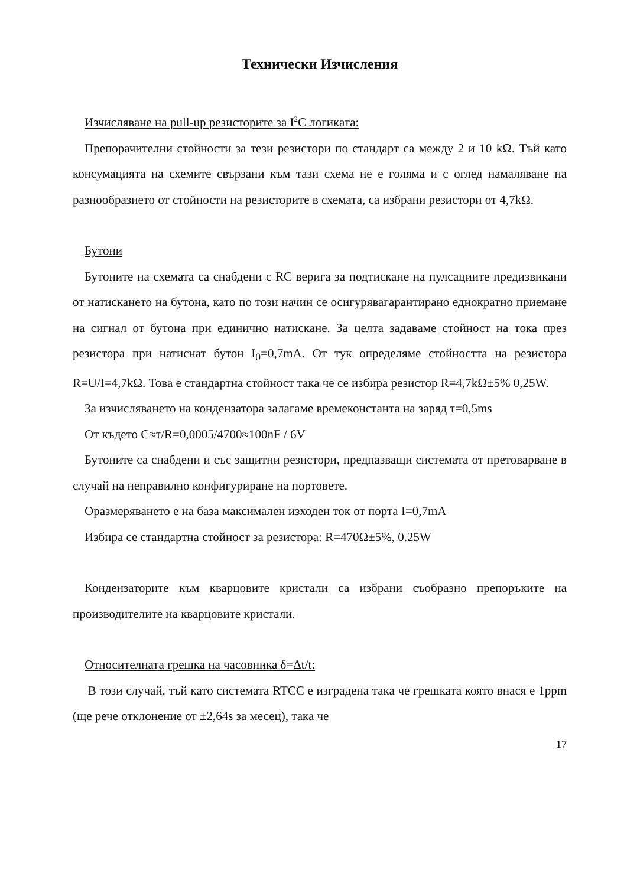Технически Изчисления
Изчисляване на pull-up резисторите за I<sup>2</sup>C логиката:
Препорачителни стойности за тези резистори по стандарт са между 2 и 10 kΩ. Тъй като консумацията на схемите свързани към тази схема не е голяма и с оглед намаляване на разнообразието от стойности на резисторите в схемата, са избрани резистори от 4,7kΩ.
Бутони
Бутоните на схемата са снабдени с RC верига за подтискане на пулсациите предизвикани от натискането на бутона, като по този начин се осигурявагарантирано еднократно приемане на сигнал от бутона при единично натискане. За целта задаваме стойност на тока през резистора при натиснат бутон I<sub>0</sub>=0,7mA. От тук определяме стойността на резистора R=U/I=4,7kΩ. Това е стандартна стойност така че се избира резистор R=4,7kΩ±5% 0,25W.
За изчисляването на кондензатора залагаме времеконстанта на заряд τ=0,5ms
От където C≈τ/R=0,0005/4700≈100nF / 6V
Бутоните са снабдени и със защитни резистори, предпазващи системата от претоварване в случай на неправилно конфигуриране на портовете.
Оразмеряването е на база максимален изходен ток от порта I=0,7mA
Избира се стандартна стойност за резистора: R=470Ω±5%, 0.25W
Кондензаторите към кварцовите кристали са избрани съобразно препоръките на производителите на кварцовите кристали.
Относителната грешка на часовника δ=Δt/t:
В този случай, тъй като системата RTCC е изградена така че грешката която внася е 1ppm (ще рече отклонение от ±2,64s за месец), така че
17